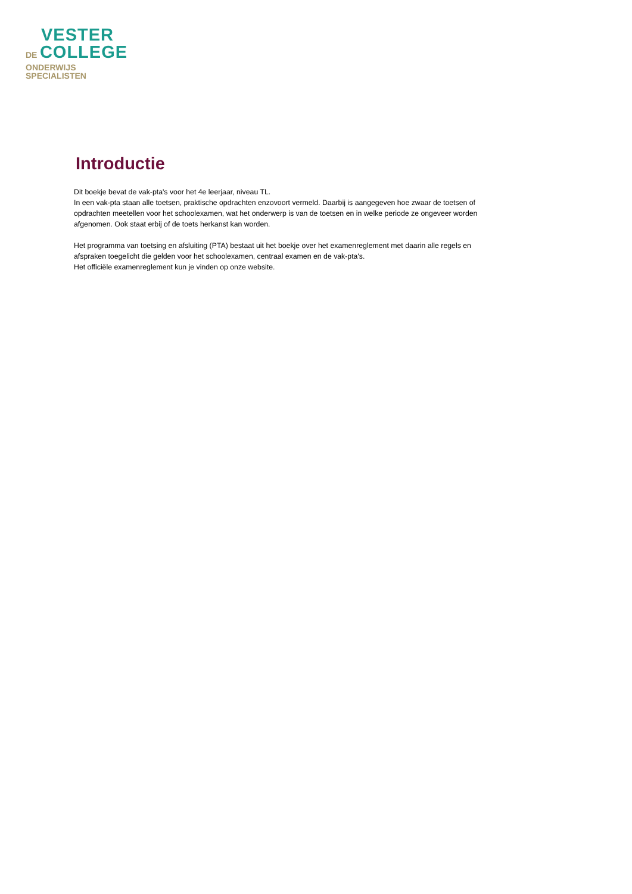VESTER
DE COLLEGE
ONDERWIJS
SPECIALISTEN
Introductie
Dit boekje bevat de vak-pta's voor het 4e leerjaar, niveau TL.
In een vak-pta staan alle toetsen, praktische opdrachten enzovoort vermeld. Daarbij is aangegeven hoe zwaar de toetsen of opdrachten meetellen voor het schoolexamen, wat het onderwerp is van de toetsen en in welke periode ze ongeveer worden afgenomen. Ook staat erbij of de toets herkanst kan worden.
Het programma van toetsing en afsluiting (PTA) bestaat uit het boekje over het examenreglement met daarin alle regels en afspraken toegelicht die gelden voor het schoolexamen, centraal examen en de vak-pta's.
Het officiële examenreglement kun je vinden op onze website.